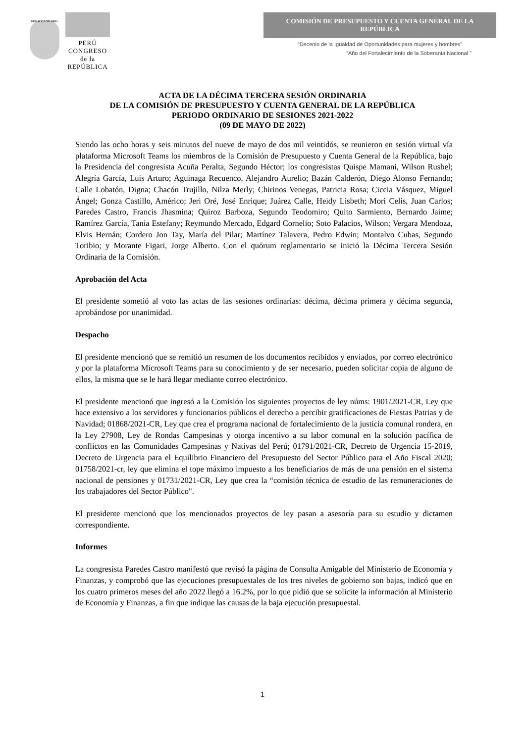REPÚBLICA DEL PERÚ
PERÚ
CONGRESO
de la
REPÚBLICA
COMISIÓN DE PRESUPUESTO Y CUENTA GENERAL DE LA REPÚBLICA
“Decenio de la Igualdad de Oportunidades para mujeres y hombres”
“Año del Fortalecimiento de la Soberanía Nacional "
ACTA DE LA DÉCIMA TERCERA SESIÓN ORDINARIA
DE LA COMISIÓN DE PRESUPUESTO Y CUENTA GENERAL DE LA REPÚBLICA
PERIODO ORDINARIO DE SESIONES 2021-2022
(09 DE MAYO DE 2022)
Siendo las ocho horas y seis minutos del nueve de mayo de dos mil veintidós, se reunieron en sesión virtual vía plataforma Microsoft Teams los miembros de la Comisión de Presupuesto y Cuenta General de la República, bajo la Presidencia del congresista Acuña Peralta, Segundo Héctor; los congresistas Quispe Mamani, Wilson Rusbel; Alegría García, Luis Arturo; Aguinaga Recuenco, Alejandro Aurelio; Bazán Calderón, Diego Alonso Fernando; Calle Lobatón, Digna; Chacón Trujillo, Nilza Merly; Chirinos Venegas, Patricia Rosa; Ciccia Vásquez, Miguel Ángel; Gonza Castillo, Américo; Jeri Oré, José Enrique; Juárez Calle, Heidy Lisbeth; Mori Celis, Juan Carlos; Paredes Castro, Francis Jhasmina; Quiroz Barboza, Segundo Teodomiro; Quito Sarmiento, Bernardo Jaime; Ramírez García, Tania Estefany; Reymundo Mercado, Edgard Cornelio; Soto Palacios, Wilson; Vergara Mendoza, Elvis Hernán; Cordero Jon Tay, María del Pilar; Martínez Talavera, Pedro Edwin; Montalvo Cubas, Segundo Toribio; y Morante Figari, Jorge Alberto. Con el quórum reglamentario se inició la Décima Tercera Sesión Ordinaria de la Comisión.
Aprobación del Acta
El presidente sometió al voto las actas de las sesiones ordinarias: décima, décima primera y décima segunda, aprobándose por unanimidad.
Despacho
El presidente mencionó que se remitió un resumen de los documentos recibidos y enviados, por correo electrónico y por la plataforma Microsoft Teams para su conocimiento y de ser necesario, pueden solicitar copia de alguno de ellos, la misma que se le hará llegar mediante correo electrónico.
El presidente mencionó que ingresó a la Comisión los siguientes proyectos de ley núms: 1901/2021-CR, Ley que hace extensivo a los servidores y funcionarios públicos el derecho a percibir gratificaciones de Fiestas Patrias y de Navidad; 01868/2021-CR, Ley que crea el programa nacional de fortalecimiento de la justicia comunal rondera, en la Ley 27908, Ley de Rondas Campesinas y otorga incentivo a su labor comunal en la solución pacífica de conflictos en las Comunidades Campesinas y Nativas del Perú; 01791/2021-CR, Decreto de Urgencia 15-2019, Decreto de Urgencia para el Equilibrio Financiero del Presupuesto del Sector Público para el Año Fiscal 2020; 01758/2021-cr, ley que elimina el tope máximo impuesto a los beneficiarios de más de una pensión en el sistema nacional de pensiones y 01731/2021-CR, Ley que crea la “comisión técnica de estudio de las remuneraciones de los trabajadores del Sector Público".
El presidente mencionó que los mencionados proyectos de ley pasan a asesoría para su estudio y dictamen correspondiente.
Informes
La congresista Paredes Castro manifestó que revisó la página de Consulta Amigable del Ministerio de Economía y Finanzas, y comprobó que las ejecuciones presupuestales de los tres niveles de gobierno son bajas, indicó que en los cuatro primeros meses del año 2022 llegó a 16.2%, por lo que pidió que se solicite la información al Ministerio de Economía y Finanzas, a fin que indique las causas de la baja ejecución presupuestal.
1